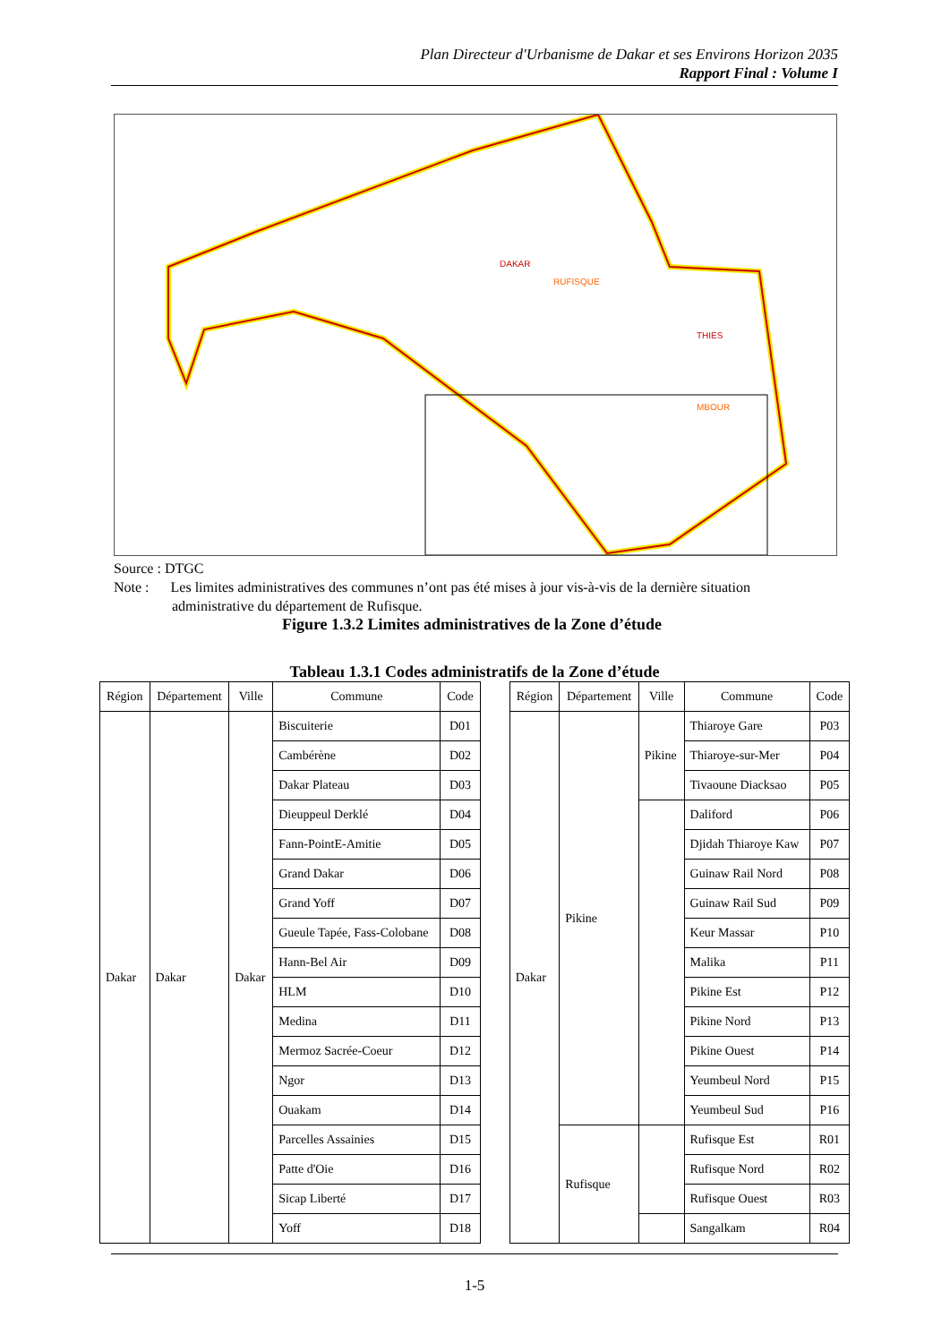Plan Directeur d'Urbanisme de Dakar et ses Environs Horizon 2035
Rapport Final : Volume I
DAKAR
RUFISQUE
THIES
MBOUR
Source : DTGC
Note : Les limites administratives des communes n’ont pas été mises à jour vis-à-vis de la dernière situation
administrative du département de Rufisque.
Figure 1.3.2 Limites administratives de la Zone d’étude
Tableau 1.3.1 Codes administratifs de la Zone d’étude
| Région | Département | Ville | Commune | Code | | Région | Département | Ville | Commune | Code |
| --- | --- | --- | --- | --- | --- | --- | --- | --- | --- | --- |
| Dakar | Dakar | Dakar | Biscuiterie | D01 | | Dakar | Pikine | Pikine | Thiaroye Gare | P03 |
| | | | Cambérène | D02 | | | | | Thiaroye-sur-Mer | P04 |
| | | | Dakar Plateau | D03 | | | | | Tivaoune Diacksao | P05 |
| | | | Dieuppeul Derklé | D04 | | | | | Daliford | P06 |
| | | | Fann-PointE-Amitie | D05 | | | | | Djidah Thiaroye Kaw | P07 |
| | | | Grand Dakar | D06 | | | | | Guinaw Rail Nord | P08 |
| | | | Grand Yoff | D07 | | | | | Guinaw Rail Sud | P09 |
| | | | Gueule Tapée, Fass-Colobane | D08 | | | | | Keur Massar | P10 |
| | | | Hann-Bel Air | D09 | | | | | Malika | P11 |
| | | | HLM | D10 | | | | | Pikine Est | P12 |
| | | | Medina | D11 | | | | | Pikine Nord | P13 |
| | | | Mermoz Sacrée-Coeur | D12 | | | | | Pikine Ouest | P14 |
| | | | Ngor | D13 | | | | | Yeumbeul Nord | P15 |
| | | | Ouakam | D14 | | | | | Yeumbeul Sud | P16 |
| | | | Parcelles Assainies | D15 | | | Rufisque | | Rufisque Est | R01 |
| | | | Patte d'Oie | D16 | | | | | Rufisque Nord | R02 |
| | | | Sicap Liberté | D17 | | | | | Rufisque Ouest | R03 |
| | | | Yoff | D18 | | | | | Sangalkam | R04 |
1-5